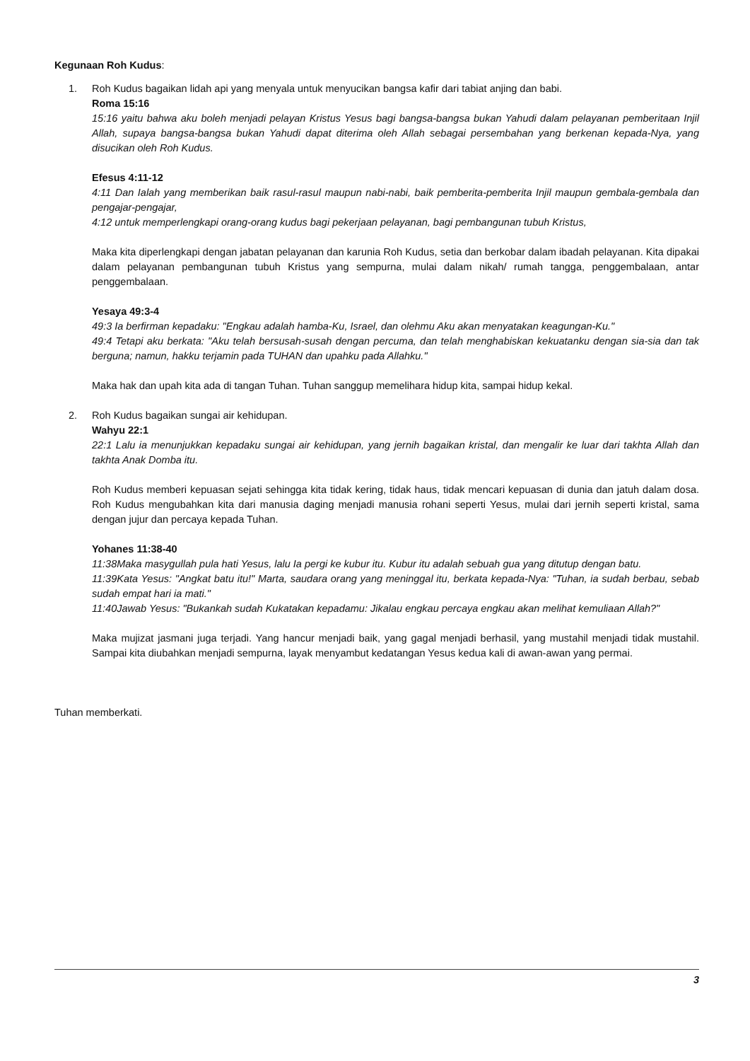Kegunaan Roh Kudus:
1. Roh Kudus bagaikan lidah api yang menyala untuk menyucikan bangsa kafir dari tabiat anjing dan babi.
Roma 15:16
15:16 yaitu bahwa aku boleh menjadi pelayan Kristus Yesus bagi bangsa-bangsa bukan Yahudi dalam pelayanan pemberitaan Injil Allah, supaya bangsa-bangsa bukan Yahudi dapat diterima oleh Allah sebagai persembahan yang berkenan kepada-Nya, yang disucikan oleh Roh Kudus.
Efesus 4:11-12
4:11 Dan Ialah yang memberikan baik rasul-rasul maupun nabi-nabi, baik pemberita-pemberita Injil maupun gembala-gembala dan pengajar-pengajar,
4:12 untuk memperlengkapi orang-orang kudus bagi pekerjaan pelayanan, bagi pembangunan tubuh Kristus,
Maka kita diperlengkapi dengan jabatan pelayanan dan karunia Roh Kudus, setia dan berkobar dalam ibadah pelayanan. Kita dipakai dalam pelayanan pembangunan tubuh Kristus yang sempurna, mulai dalam nikah/ rumah tangga, penggembalaan, antar penggembalaan.
Yesaya 49:3-4
49:3 Ia berfirman kepadaku: "Engkau adalah hamba-Ku, Israel, dan olehmu Aku akan menyatakan keagungan-Ku."
49:4 Tetapi aku berkata: "Aku telah bersusah-susah dengan percuma, dan telah menghabiskan kekuatanku dengan sia-sia dan tak berguna; namun, hakku terjamin pada TUHAN dan upahku pada Allahku."
Maka hak dan upah kita ada di tangan Tuhan. Tuhan sanggup memelihara hidup kita, sampai hidup kekal.
2. Roh Kudus bagaikan sungai air kehidupan.
Wahyu 22:1
22:1 Lalu ia menunjukkan kepadaku sungai air kehidupan, yang jernih bagaikan kristal, dan mengalir ke luar dari takhta Allah dan takhta Anak Domba itu.
Roh Kudus memberi kepuasan sejati sehingga kita tidak kering, tidak haus, tidak mencari kepuasan di dunia dan jatuh dalam dosa. Roh Kudus mengubahkan kita dari manusia daging menjadi manusia rohani seperti Yesus, mulai dari jernih seperti kristal, sama dengan jujur dan percaya kepada Tuhan.
Yohanes 11:38-40
11:38Maka masygullah pula hati Yesus, lalu Ia pergi ke kubur itu. Kubur itu adalah sebuah gua yang ditutup dengan batu.
11:39Kata Yesus: "Angkat batu itu!" Marta, saudara orang yang meninggal itu, berkata kepada-Nya: "Tuhan, ia sudah berbau, sebab sudah empat hari ia mati."
11:40Jawab Yesus: "Bukankah sudah Kukatakan kepadamu: Jikalau engkau percaya engkau akan melihat kemuliaan Allah?"
Maka mujizat jasmani juga terjadi. Yang hancur menjadi baik, yang gagal menjadi berhasil, yang mustahil menjadi tidak mustahil. Sampai kita diubahkan menjadi sempurna, layak menyambut kedatangan Yesus kedua kali di awan-awan yang permai.
Tuhan memberkati.
3